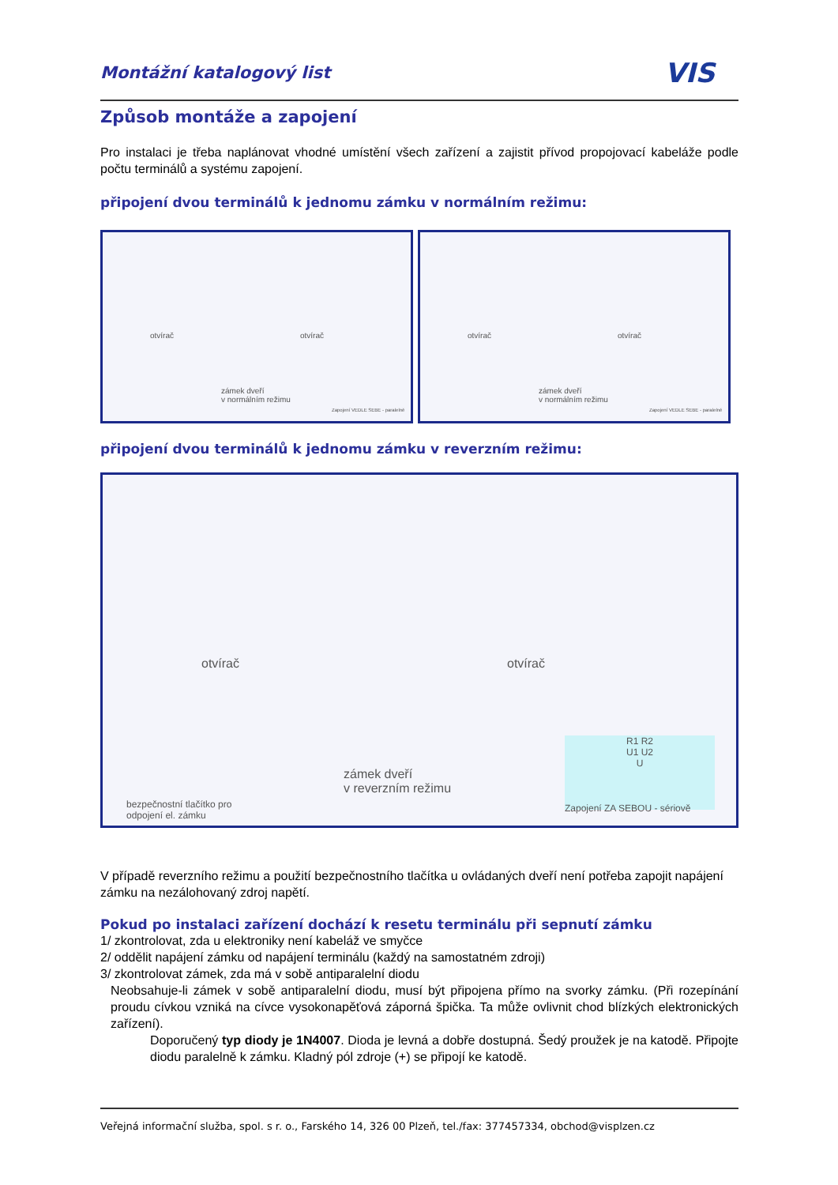Montážní katalogový list
VIS
Způsob montáže a zapojení
Pro instalaci je třeba naplánovat vhodné umístění všech zařízení a zajistit přívod propojovací kabeláže podle počtu terminálů a systému zapojení.
připojení dvou terminálů k jednomu zámku v normálním režimu:
otvírač otvírač
zámek dveří
v normálním režimu
Zapojení VEDLE SEBE - paralelně
otvírač otvírač
zámek dveří
v normálním režimu
Zapojení VEDLE SEBE - paralelně
připojení dvou terminálů k jednomu zámku v reverzním režimu:
otvírač otvírač
zámek dveří
v reverzním režimu
bezpečnostní tlačítko pro
odpojení el. zámku
R1 R2
U1 U2
U
Zapojení ZA SEBOU - sériově
V případě reverzního režimu a použití bezpečnostního tlačítka u ovládaných dveří není potřeba zapojit napájení zámku na nezálohovaný zdroj napětí.
Pokud po instalaci zařízení dochází k resetu terminálu při sepnutí zámku
1/ zkontrolovat, zda u elektroniky není kabeláž ve smyčce
2/ oddělit napájení zámku od napájení terminálu (každý na samostatném zdroji)
3/ zkontrolovat zámek, zda má v sobě antiparalelní diodu
Neobsahuje-li zámek v sobě antiparalelní diodu, musí být připojena přímo na svorky zámku. (Při rozepínání proudu cívkou vzniká na cívce vysokonapěťová záporná špička. Ta může ovlivnit chod blízkých elektronických zařízení).
Doporučený typ diody je 1N4007. Dioda je levná a dobře dostupná. Šedý proužek je na katodě. Připojte diodu paralelně k zámku. Kladný pól zdroje (+) se připojí ke katodě.
Veřejná informační služba, spol. s r. o., Farského 14, 326 00 Plzeň, tel./fax: 377457334, obchod@visplzen.cz